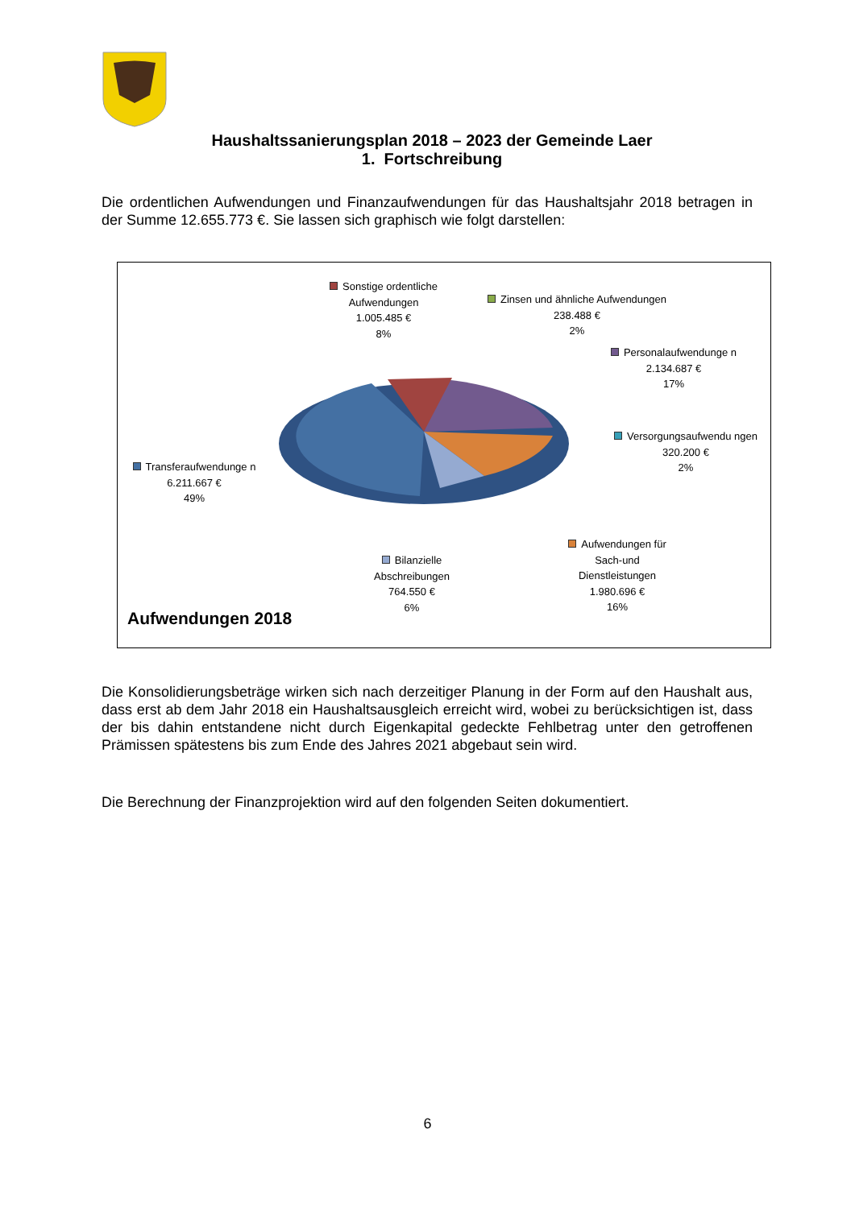Haushaltssanierungsplan 2018 – 2023 der Gemeinde Laer
1. Fortschreibung
Die ordentlichen Aufwendungen und Finanzaufwendungen für das Haushaltsjahr 2018 betragen in der Summe 12.655.773 €. Sie lassen sich graphisch wie folgt darstellen:
Sonstige ordentliche Aufwendungen
1.005.485 €
8%
Zinsen und ähnliche Aufwendungen
238.488 €
2%
Personalaufwendunge n
2.134.687 €
17%
Versorgungsaufwendu ngen
320.200 €
2%
Transferaufwendunge n
6.211.667 €
49%
Bilanzielle Abschreibungen
764.550 €
6%
Aufwendungen für Sach-und Dienstleistungen
1.980.696 €
16%
Aufwendungen 2018
Die Konsolidierungsbeträge wirken sich nach derzeitiger Planung in der Form auf den Haushalt aus, dass erst ab dem Jahr 2018 ein Haushaltsausgleich erreicht wird, wobei zu berücksichtigen ist, dass der bis dahin entstandene nicht durch Eigenkapital gedeckte Fehlbetrag unter den getroffenen Prämissen spätestens bis zum Ende des Jahres 2021 abgebaut sein wird.
Die Berechnung der Finanzprojektion wird auf den folgenden Seiten dokumentiert.
6